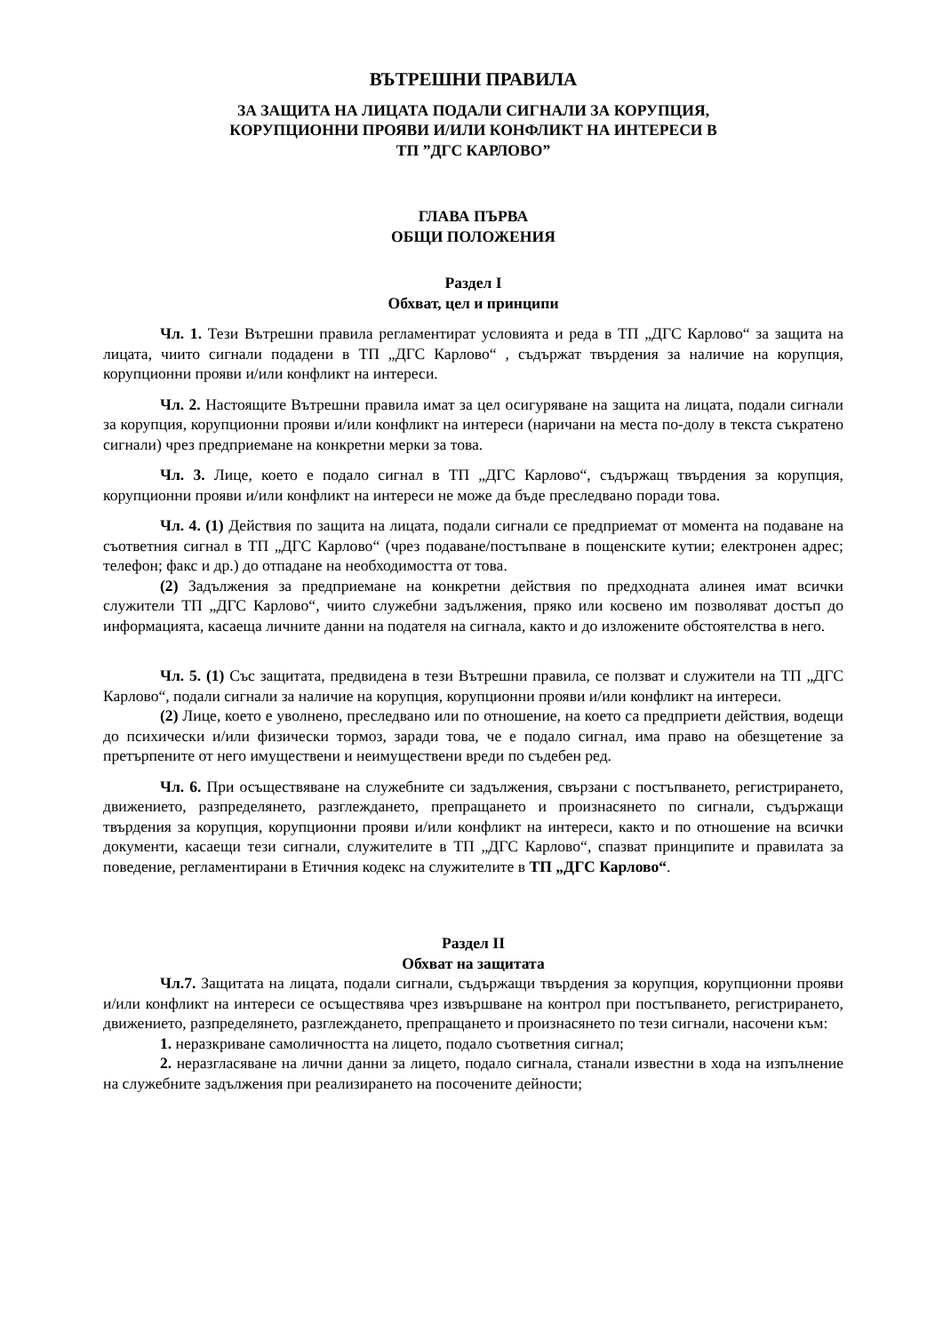ВЪТРЕШНИ ПРАВИЛА
ЗА ЗАЩИТА НА ЛИЦАТА ПОДАЛИ СИГНАЛИ ЗА КОРУПЦИЯ,
КОРУПЦИОННИ ПРОЯВИ И/ИЛИ КОНФЛИКТ НА ИНТЕРЕСИ В
ТП ”ДГС КАРЛОВО”
ГЛАВА ПЪРВА
ОБЩИ ПОЛОЖЕНИЯ
Раздел I
Обхват, цел и принципи
Чл. 1. Тези Вътрешни правила регламентират условията и реда в ТП „ДГС Карлово“ за защита на лицата, чиито сигнали подадени в ТП „ДГС Карлово“ , съдържат твърдения за наличие на корупция, корупционни прояви и/или конфликт на интереси.
Чл. 2. Настоящите Вътрешни правила имат за цел осигуряване на защита на лицата, подали сигнали за корупция, корупционни прояви и/или конфликт на интереси (наричани на места по-долу в текста съкратено сигнали) чрез предприемане на конкретни мерки за това.
Чл. 3. Лице, което е подало сигнал в ТП „ДГС Карлово“, съдържащ твърдения за корупция, корупционни прояви и/или конфликт на интереси не може да бъде преследвано поради това.
Чл. 4. (1) Действия по защита на лицата, подали сигнали се предприемат от момента на подаване на съответния сигнал в ТП „ДГС Карлово“ (чрез подаване/постъпване в пощенските кутии; електронен адрес; телефон; факс и др.) до отпадане на необходимостта от това.
(2) Задължения за предприемане на конкретни действия по предходната алинея имат всички служители ТП „ДГС Карлово“, чиито служебни задължения, пряко или косвено им позволяват достъп до информацията, касаеща личните данни на подателя на сигнала, както и до изложените обстоятелства в него.
Чл. 5. (1) Със защитата, предвидена в тези Вътрешни правила, се ползват и служители на ТП „ДГС Карлово“, подали сигнали за наличие на корупция, корупционни прояви и/или конфликт на интереси.
(2) Лице, което е уволнено, преследвано или по отношение, на което са предприети действия, водещи до психически и/или физически тормоз, заради това, че е подало сигнал, има право на обезщетение за претърпените от него имуществени и неимуществени вреди по съдебен ред.
Чл. 6. При осъществяване на служебните си задължения, свързани с постъпването, регистрирането, движението, разпределянето, разглеждането, препращането и произнасянето по сигнали, съдържащи твърдения за корупция, корупционни прояви и/или конфликт на интереси, както и по отношение на всички документи, касаещи тези сигнали, служителите в ТП „ДГС Карлово“, спазват принципите и правилата за поведение, регламентирани в Етичния кодекс на служителите в ТП „ДГС Карлово“.
Раздел II
Обхват на защитата
Чл.7. Защитата на лицата, подали сигнали, съдържащи твърдения за корупция, корупционни прояви и/или конфликт на интереси се осъществява чрез извършване на контрол при постъпването, регистрирането, движението, разпределянето, разглеждането, препращането и произнасянето по тези сигнали, насочени към:
1. неразкриване самоличността на лицето, подало съответния сигнал;
2. неразгласяване на лични данни за лицето, подало сигнала, станали известни в хода на изпълнение на служебните задължения при реализирането на посочените дейности;